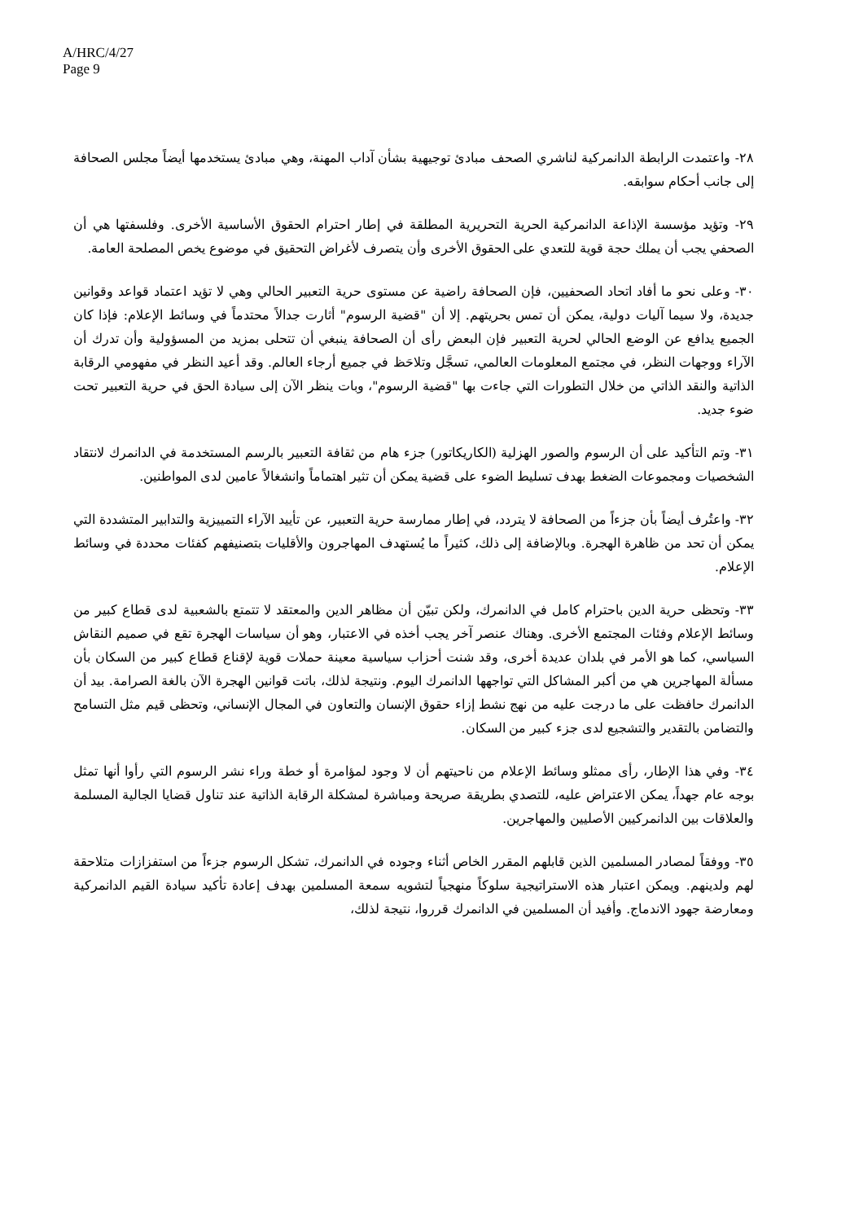A/HRC/4/27
Page 9
٢٨- واعتمدت الرابطة الدانمركية لناشري الصحف مبادئ توجيهية بشأن آداب المهنة، وهي مبادئ يستخدمها أيضاً مجلس الصحافة إلى جانب أحكام سوابقه.
٢٩- وتؤيد مؤسسة الإذاعة الدانمركية الحرية التحريرية المطلقة في إطار احترام الحقوق الأساسية الأخرى. وفلسفتها هي أن الصحفي يجب أن يملك حجة قوية للتعدي على الحقوق الأخرى وأن يتصرف لأغراض التحقيق في موضوع يخص المصلحة العامة.
٣٠- وعلى نحو ما أفاد اتحاد الصحفيين، فإن الصحافة راضية عن مستوى حرية التعبير الحالي وهي لا تؤيد اعتماد قواعد وقوانين جديدة، ولا سيما آليات دولية، يمكن أن تمس بحريتهم. إلا أن "قضية الرسوم" أثارت جدالاً محتدماً في وسائط الإعلام: فإذا كان الجميع يدافع عن الوضع الحالي لحرية التعبير فإن البعض رأى أن الصحافة ينبغي أن تتحلى بمزيد من المسؤولية وأن تدرك أن الآراء ووجهات النظر، في مجتمع المعلومات العالمي، تسجَّل وتلاحَظ في جميع أرجاء العالم. وقد أعيد النظر في مفهومي الرقابة الذاتية والنقد الذاتي من خلال التطورات التي جاءت بها "قضية الرسوم"، وبات ينظر الآن إلى سيادة الحق في حرية التعبير تحت ضوء جديد.
٣١- وتم التأكيد على أن الرسوم والصور الهزلية (الكاريكاتور) جزء هام من ثقافة التعبير بالرسم المستخدمة في الدانمرك لانتقاد الشخصيات ومجموعات الضغط بهدف تسليط الضوء على قضية يمكن أن تثير اهتماماً وانشغالاً عامين لدى المواطنين.
٣٢- واعتُرف أيضاً بأن جزءاً من الصحافة لا يتردد، في إطار ممارسة حرية التعبير، عن تأييد الآراء التمييزية والتدابير المتشددة التي يمكن أن تحد من ظاهرة الهجرة. وبالإضافة إلى ذلك، كثيراً ما يُستهدف المهاجرون والأقليات بتصنيفهم كفئات محددة في وسائط الإعلام.
٣٣- وتحظى حرية الدين باحترام كامل في الدانمرك، ولكن تبيّن أن مظاهر الدين والمعتقد لا تتمتع بالشعبية لدى قطاع كبير من وسائط الإعلام وفئات المجتمع الأخرى. وهناك عنصر آخر يجب أخذه في الاعتبار، وهو أن سياسات الهجرة تقع في صميم النقاش السياسي، كما هو الأمر في بلدان عديدة أخرى، وقد شنت أحزاب سياسية معينة حملات قوية لإقناع قطاع كبير من السكان بأن مسألة المهاجرين هي من أكبر المشاكل التي تواجهها الدانمرك اليوم. ونتيجة لذلك، باتت قوانين الهجرة الآن بالغة الصرامة. بيد أن الدانمرك حافظت على ما درجت عليه من نهج نشط إزاء حقوق الإنسان والتعاون في المجال الإنساني، وتحظى قيم مثل التسامح والتضامن بالتقدير والتشجيع لدى جزء كبير من السكان.
٣٤- وفي هذا الإطار، رأى ممثلو وسائط الإعلام من ناحيتهم أن لا وجود لمؤامرة أو خطة وراء نشر الرسوم التي رأوا أنها تمثل بوجه عام جهداً، يمكن الاعتراض عليه، للتصدي بطريقة صريحة ومباشرة لمشكلة الرقابة الذاتية عند تناول قضايا الجالية المسلمة والعلاقات بين الدانمركيين الأصليين والمهاجرين.
٣٥- ووفقاً لمصادر المسلمين الذين قابلهم المقرر الخاص أثناء وجوده في الدانمرك، تشكل الرسوم جزءاً من استفزازات متلاحقة لهم ولدينهم. ويمكن اعتبار هذه الاستراتيجية سلوكاً منهجياً لتشويه سمعة المسلمين بهدف إعادة تأكيد سيادة القيم الدانمركية ومعارضة جهود الاندماج. وأفيد أن المسلمين في الدانمرك قرروا، نتيجة لذلك،